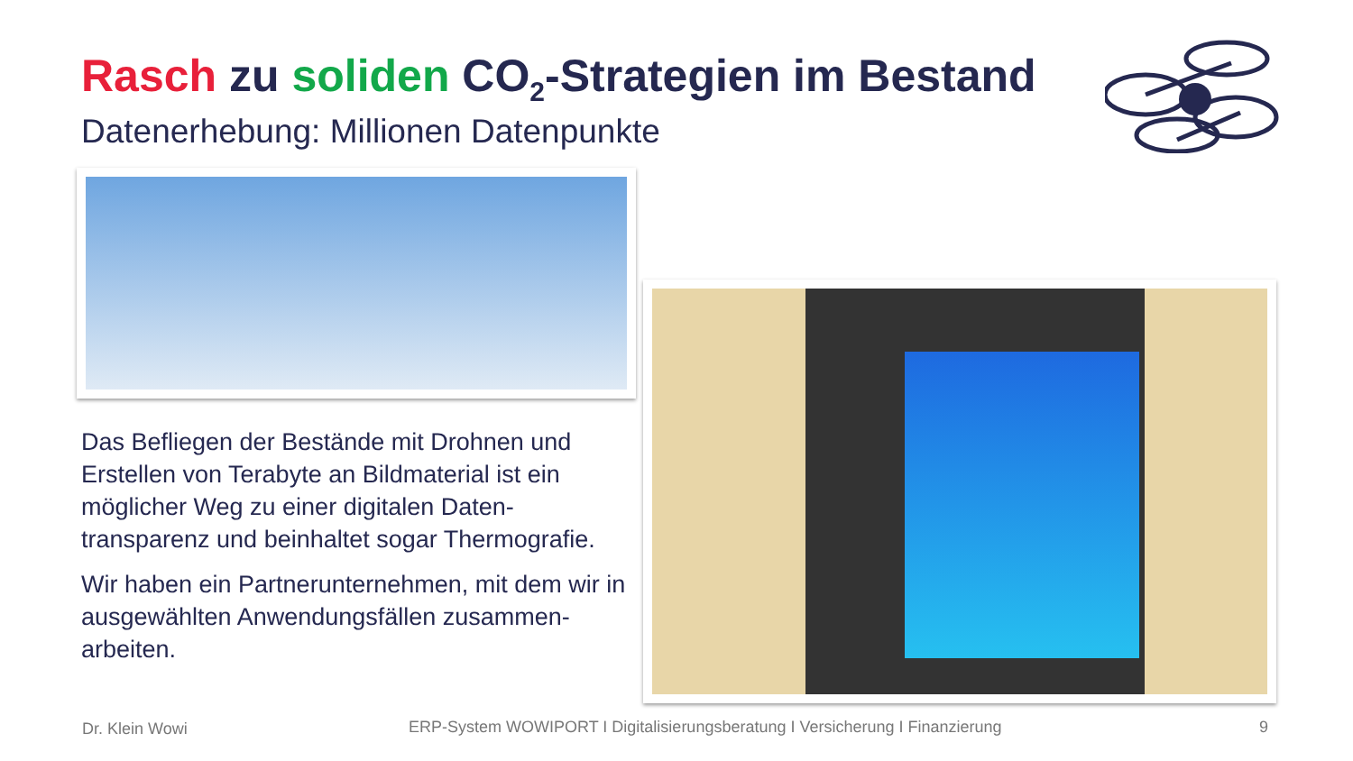Rasch zu soliden CO<sub>2</sub>-Strategien im Bestand
Datenerhebung: Millionen Datenpunkte
Das Befliegen der Bestände mit Drohnen und Erstellen von Terabyte an Bildmaterial ist ein möglicher Weg zu einer digitalen Daten-transparenz und beinhaltet sogar Thermografie.
Wir haben ein Partnerunternehmen, mit dem wir in ausgewählten Anwendungsfällen zusammen-arbeiten.
Dr. Klein Wowi
ERP-System WOWIPORT I Digitalisierungsberatung I Versicherung I Finanzierung
9